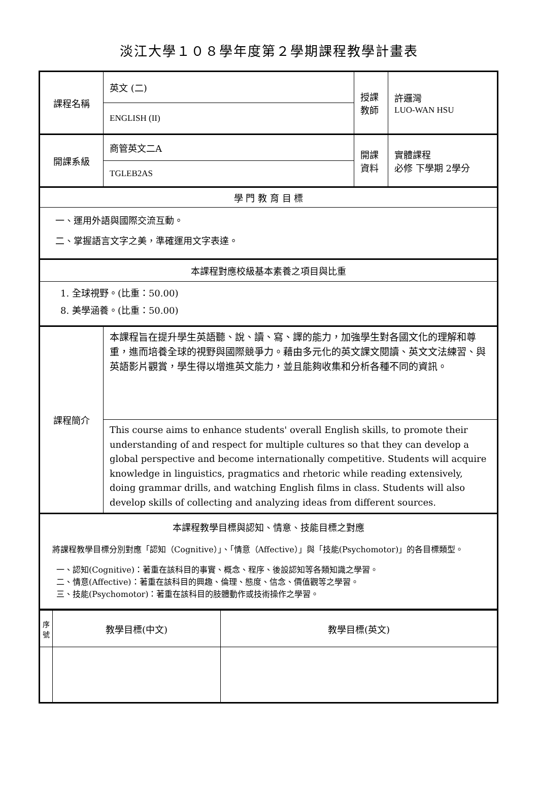淡江大學１０８學年度第２學期課程教學計畫表
| 課程名稱 | 英文 (二) | 授課 教師 | 許邏灣 LUO-WAN HSU |
| | ENGLISH (II) | | |
| 開課系級 | 商管英文二A | 開課 資料 | 實體課程 必修 下學期 2學分 |
| | TGLEB2AS | | |
| 學 門 教 育 目 標 | | | |
| 一、運用外語與國際交流互動。 二、掌握語言文字之美，準確運用文字表達。 | | | |
| 本課程對應校級基本素養之項目與比重 | | | |
| 1. 全球視野。(比重：50.00) 8. 美學涵養。(比重：50.00) | | | |
| 課程簡介 | 本課程旨在提升學生英語聽、說、讀、寫、譯的能力，加強學生對各國文化的理解和尊重，進而培養全球的視野與國際競爭力。藉由多元化的英文課文閱讀、英文文法練習、與英語影片觀賞，學生得以增進英文能力，並且能夠收集和分析各種不同的資訊。 | | |
| | This course aims to enhance students' overall English skills, to promote their understanding of and respect for multiple cultures so that they can develop a global perspective and become internationally competitive. Students will acquire knowledge in linguistics, pragmatics and rhetoric while reading extensively, doing grammar drills, and watching English films in class. Students will also develop skills of collecting and analyzing ideas from different sources. | | |
| 本課程教學目標與認知、情意、技能目標之對應 將課程教學目標分別對應「認知（Cognitive）」、「情意（Affective）」與「技能(Psychomotor)」的各目標類型。 一、認知(Cognitive)：著重在該科目的事實、概念、程序、後設認知等各類知識之學習。 二、情意(Affective)：著重在該科目的興趣、倫理、態度、信念、價值觀等之學習。 三、技能(Psychomotor)：著重在該科目的肢體動作或技術操作之學習。 | | | |
| 序 號 | 教學目標(中文) | 教學目標(英文) |
| --- | --- | --- |